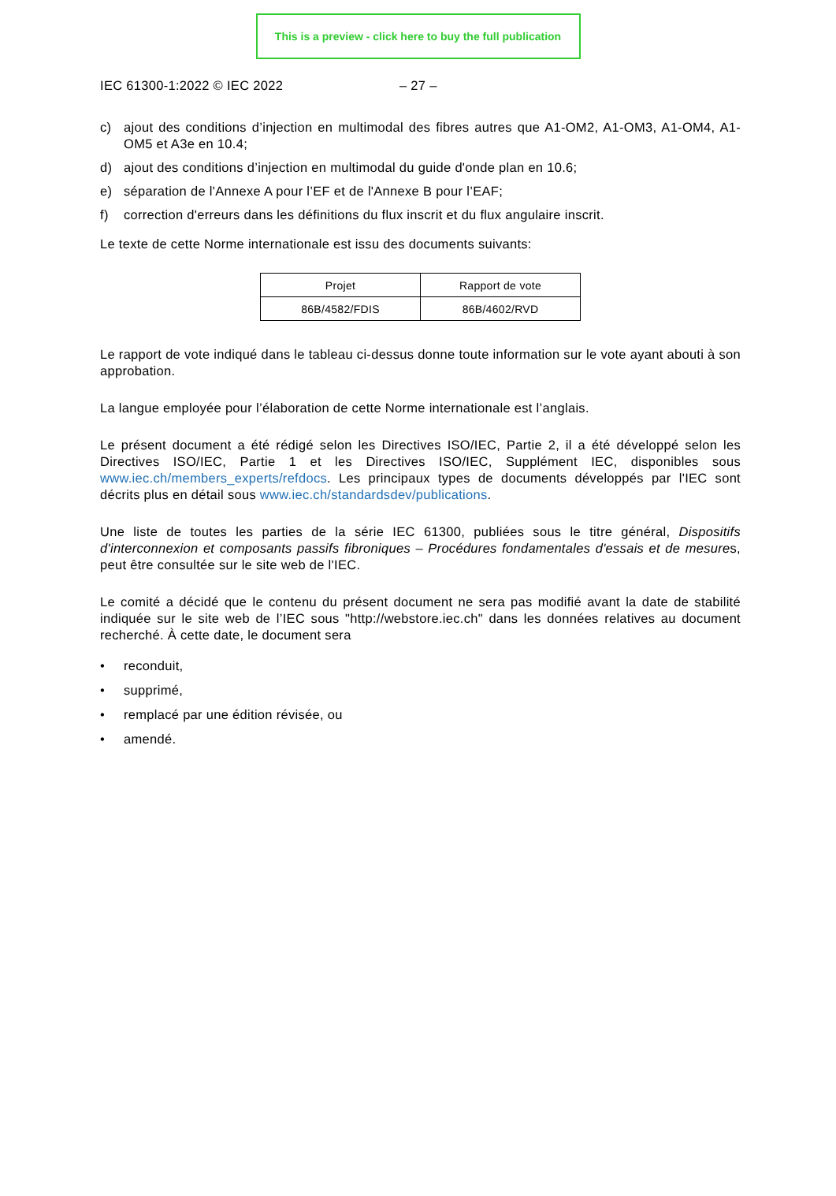This is a preview - click here to buy the full publication
IEC 61300-1:2022 © IEC 2022 – 27 –
c) ajout des conditions d’injection en multimodal des fibres autres que A1-OM2, A1-OM3, A1-OM4, A1-OM5 et A3e en 10.4;
d) ajout des conditions d’injection en multimodal du guide d'onde plan en 10.6;
e) séparation de l'Annexe A pour l’EF et de l'Annexe B pour l’EAF;
f) correction d'erreurs dans les définitions du flux inscrit et du flux angulaire inscrit.
Le texte de cette Norme internationale est issu des documents suivants:
| Projet | Rapport de vote |
| --- | --- |
| 86B/4582/FDIS | 86B/4602/RVD |
Le rapport de vote indiqué dans le tableau ci-dessus donne toute information sur le vote ayant abouti à son approbation.
La langue employée pour l’élaboration de cette Norme internationale est l’anglais.
Le présent document a été rédigé selon les Directives ISO/IEC, Partie 2, il a été développé selon les Directives ISO/IEC, Partie 1 et les Directives ISO/IEC, Supplément IEC, disponibles sous www.iec.ch/members_experts/refdocs. Les principaux types de documents développés par l'IEC sont décrits plus en détail sous www.iec.ch/standardsdev/publications.
Une liste de toutes les parties de la série IEC 61300, publiées sous le titre général, Dispositifs d'interconnexion et composants passifs fibroniques – Procédures fondamentales d'essais et de mesures, peut être consultée sur le site web de l'IEC.
Le comité a décidé que le contenu du présent document ne sera pas modifié avant la date de stabilité indiquée sur le site web de l’IEC sous "http://webstore.iec.ch" dans les données relatives au document recherché. À cette date, le document sera
• reconduit,
• supprimé,
• remplacé par une édition révisée, ou
• amendé.